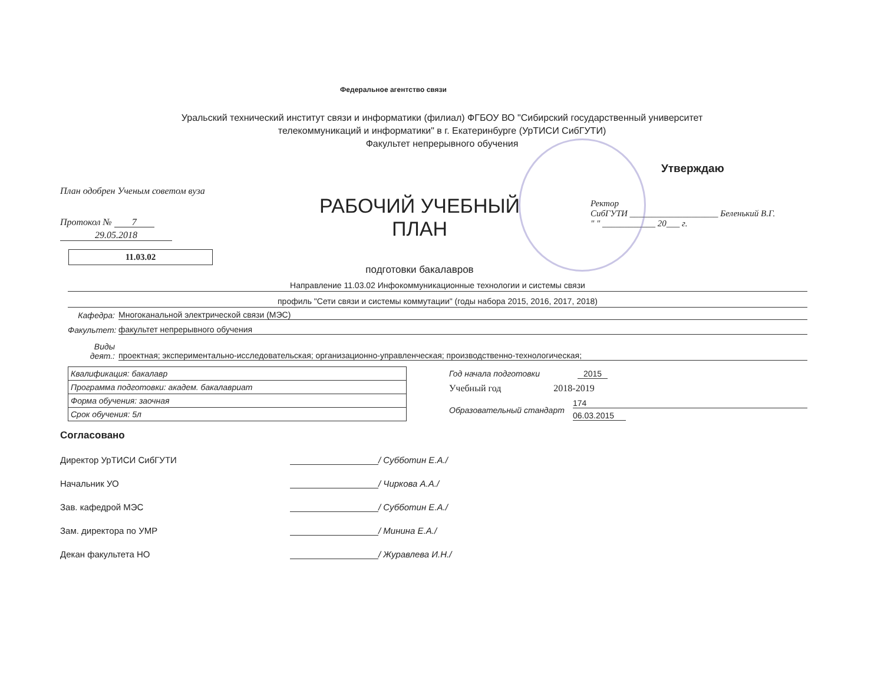Федеральное агентство связи
Уральский технический институт связи и информатики (филиал) ФГБОУ ВО "Сибирский государственный университет
телекоммуникаций и информатики" в г. Екатеринбурге (УрТИСИ СибГУТИ)
Факультет непрерывного обучения
План одобрен Ученым советом вуза
Протокол № 7
29.05.2018
11.03.02
РАБОЧИЙ УЧЕБНЫЙ ПЛАН
подготовки бакалавров
Утверждаю
Ректор
СибГУТИ ____________________ Беленький В.Г.
" " ____________ 20___ г.
Направление 11.03.02 Инфокоммуникационные технологии и системы связи
профиль "Сети связи и системы коммутации" (годы набора 2015, 2016, 2017, 2018)
Кафедра:
Многоканальной электрической связи (МЭС)
Факультет:
факультет непрерывного обучения
Виды деят.:
проектная; экспериментально-исследовательская; организационно-управленческая; производственно-технологическая;
| Квалификация: бакалавр |
| Программа подготовки: академ. бакалавриат |
| Форма обучения: заочная |
| Срок обучения: 5л |
Год начала подготовки 2015
Учебный год 2018-2019
Образовательный стандарт
174
06.03.2015
Согласовано
Директор УрТИСИ СибГУТИ / Субботин Е.А./
Начальник УО / Чиркова А.А./
Зав. кафедрой МЭС / Субботин Е.А./
Зам. директора по УМР / Минина Е.А./
Декан факультета НО / Журавлева И.Н./